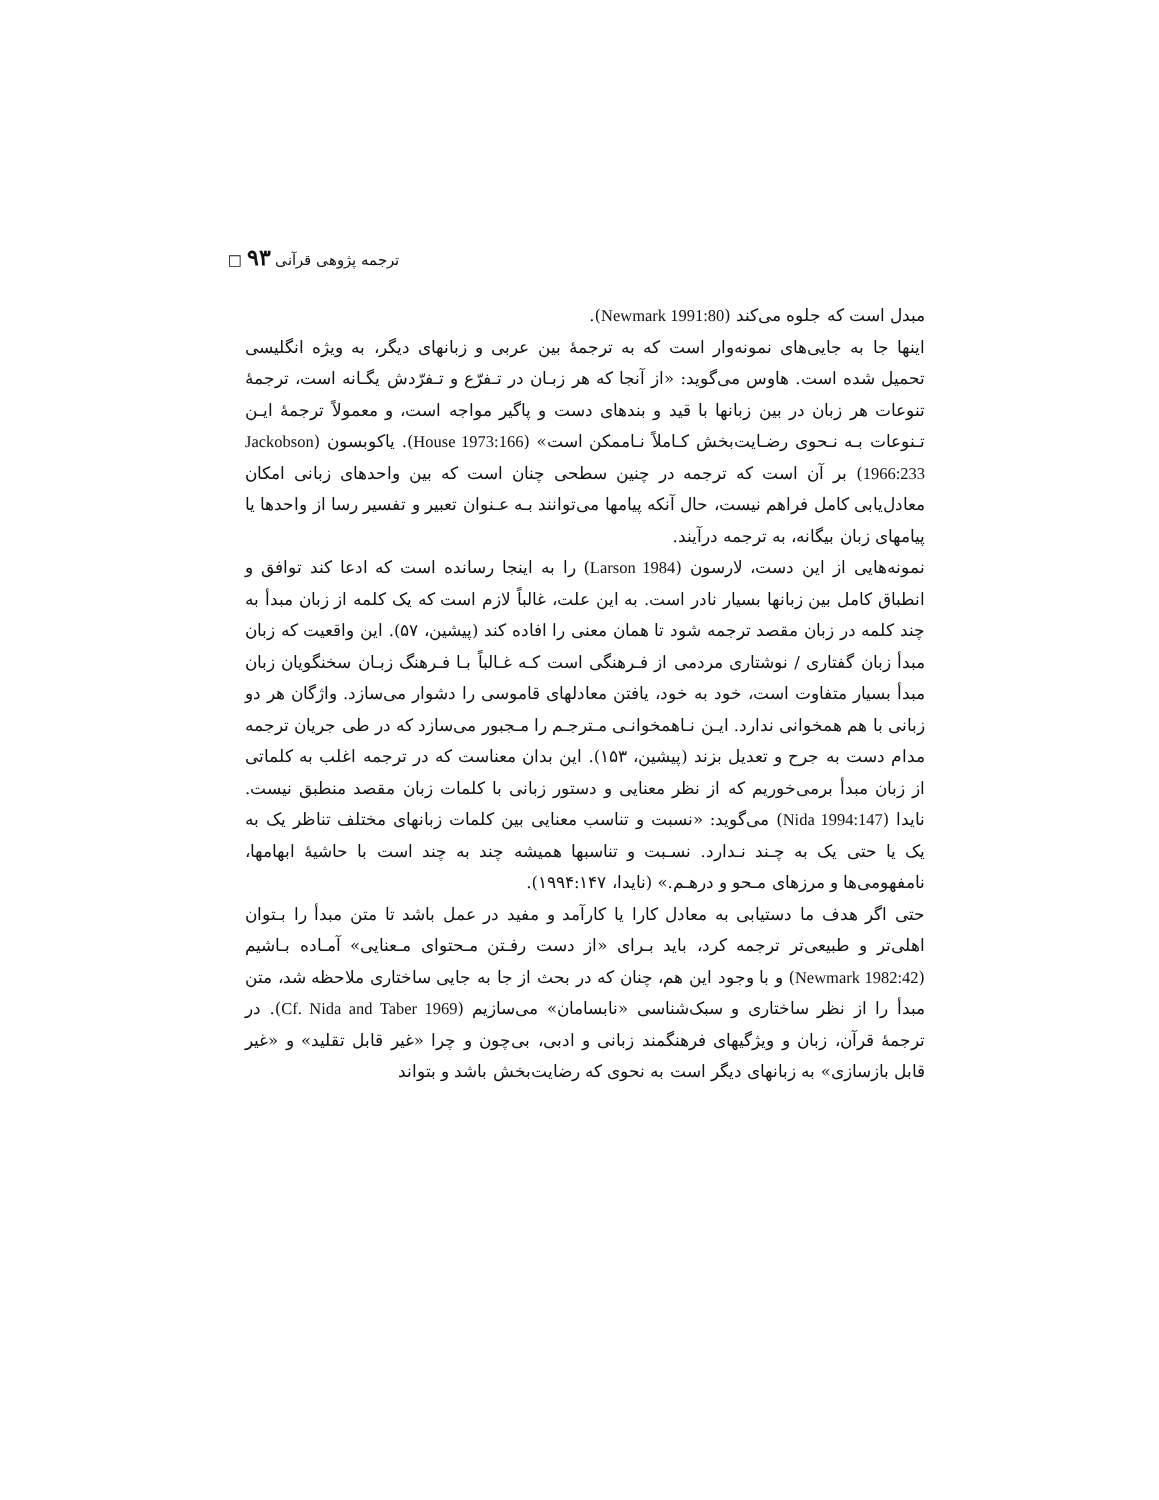ترجمه پژوهی قرآنی ۹۳ □
مبدل است که جلوه می‌کند (Newmark 1991:80).
اینها جا به جایی‌های نمونه‌وار است که به ترجمهٔ بین عربی و زبانهای دیگر، به ویژه انگلیسی تحمیل شده است. هاوس می‌گوید: «از آنجا که هر زبـان در تـفرّع و تـفرّدش یگـانه است، ترجمهٔ تنوعات هر زبان در بین زبانها با قید و بندهای دست و پاگیر مواجه است، و معمولاً ترجمهٔ ایـن تـنوعات بـه نـحوی رضـایت‌بخش کـاملاً نـاممکن است» (House 1973:166). یاکوبسون (Jackobson 1966:233) بر آن است که ترجمه در چنین سطحی چنان است که بین واحدهای زبانی امکان معادل‌یابی کامل فراهم نیست، حال آنکه پیامها می‌توانند بـه عـنوان تعبیر و تفسیر رسا از واحدها یا پیامهای زبان بیگانه، به ترجمه درآیند.
نمونه‌هایی از این دست، لارسون (Larson 1984) را به اینجا رسانده است که ادعا کند توافق و انطباق کامل بین زبانها بسیار نادر است. به این علت، غالباً لازم است که یک کلمه از زبان مبدأ به چند کلمه در زبان مقصد ترجمه شود تا همان معنی را افاده کند (پیشین، ۵۷). این واقعیت که زبان مبدأ زبان گفتاری / نوشتاری مردمی از فـرهنگی است کـه غـالباً بـا فـرهنگ زبـان سخنگویان زبان مبدأ بسیار متفاوت است، خود به خود، یافتن معادلهای قاموسی را دشوار می‌سازد. واژگان هر دو زبانی با هم همخوانی ندارد. ایـن نـاهمخوانـی مـترجـم را مـجبور می‌سازد که در طی جریان ترجمه مدام دست به جرح و تعدیل بزند (پیشین، ۱۵۳). این بدان معناست که در ترجمه اغلب به کلماتی از زبان مبدأ برمی‌خوریم که از نظر معنایی و دستور زبانی با کلمات زبان مقصد منطبق نیست. نایدا (Nida 1994:147) می‌گوید: «نسبت و تناسب معنایی بین کلمات زبانهای مختلف تناظر یک به یک یا حتی یک به چـند نـدارد. نسـبت و تناسبها همیشه چند به چند است با حاشیهٔ ابهامها، نامفهومی‌ها و مرزهای مـحو و درهـم.» (نایدا، ۱۹۹۴:۱۴۷).
حتی اگر هدف ما دستیابی به معادل کارا یا کارآمد و مفید در عمل باشد تا متن مبدأ را بـتوان اهلی‌تر و طبیعی‌تر ترجمه کرد، باید بـرای «از دست رفـتن مـحتوای مـعنایی» آمـاده بـاشیم (Newmark 1982:42) و با وجود این هم، چنان که در بحث از جا به جایی ساختاری ملاحظه شد، متن مبدأ را از نظر ساختاری و سبک‌شناسی «نابسامان» می‌سازیم (Cf. Nida and Taber 1969). در ترجمهٔ قرآن، زبان و ویژگیهای فرهنگمند زبانی و ادبی، بی‌چون و چرا «غیر قابل تقلید» و «غیر قابل بازسازی» به زبانهای دیگر است به نحوی که رضایت‌بخش باشد و بتواند